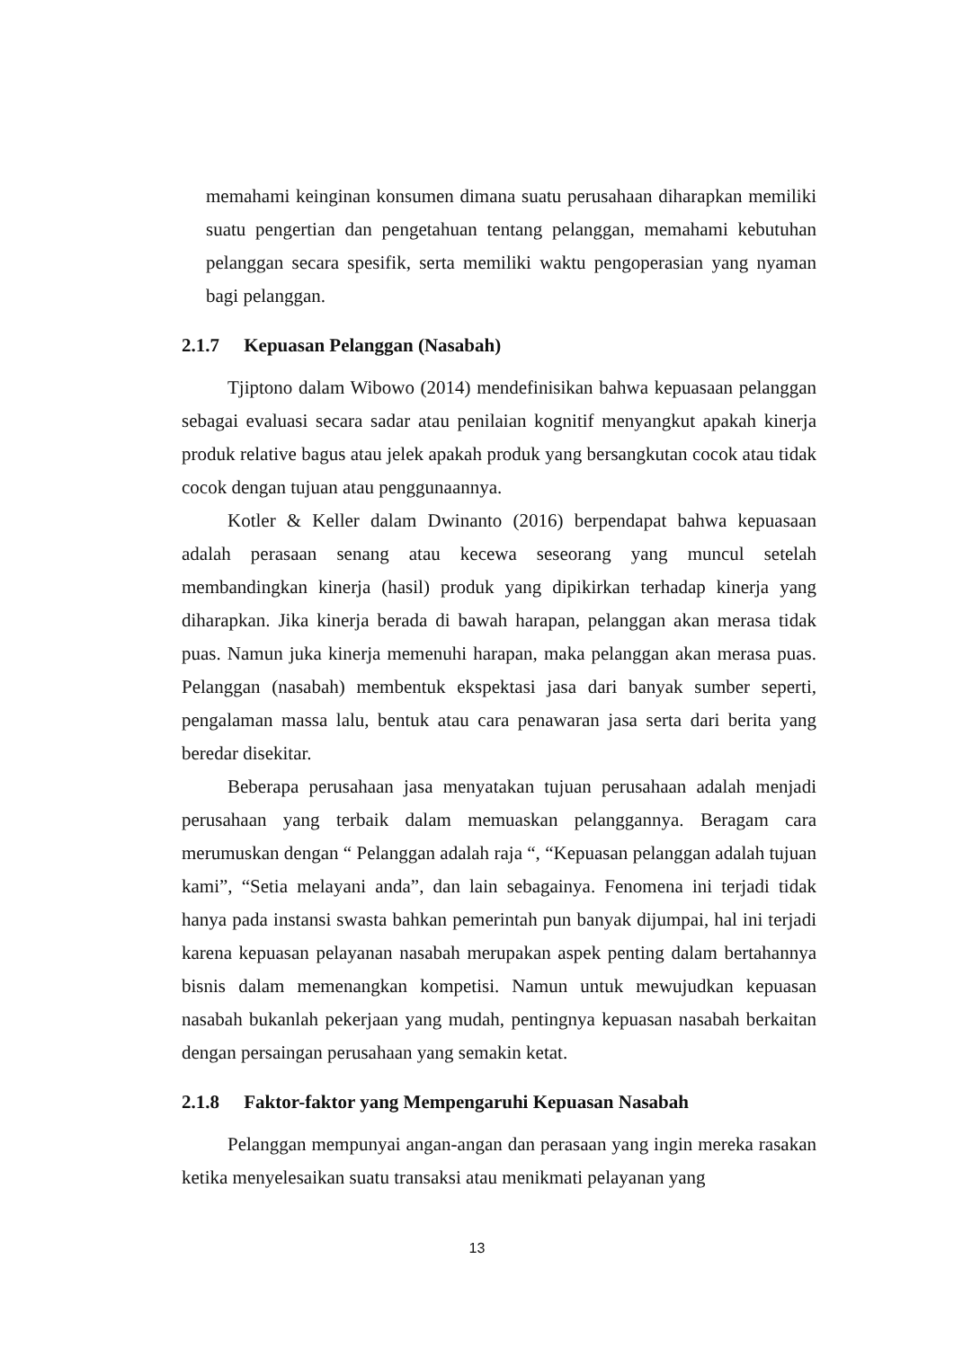memahami keinginan konsumen dimana suatu perusahaan diharapkan memiliki suatu pengertian dan pengetahuan tentang pelanggan, memahami kebutuhan pelanggan secara spesifik, serta memiliki waktu pengoperasian yang nyaman bagi pelanggan.
2.1.7 Kepuasan Pelanggan (Nasabah)
Tjiptono dalam Wibowo (2014) mendefinisikan bahwa kepuasaan pelanggan sebagai evaluasi secara sadar atau penilaian kognitif menyangkut apakah kinerja produk relative bagus atau jelek apakah produk yang bersangkutan cocok atau tidak cocok dengan tujuan atau penggunaannya.
Kotler & Keller dalam Dwinanto (2016) berpendapat bahwa kepuasaan adalah perasaan senang atau kecewa seseorang yang muncul setelah membandingkan kinerja (hasil) produk yang dipikirkan terhadap kinerja yang diharapkan. Jika kinerja berada di bawah harapan, pelanggan akan merasa tidak puas. Namun juka kinerja memenuhi harapan, maka pelanggan akan merasa puas. Pelanggan (nasabah) membentuk ekspektasi jasa dari banyak sumber seperti, pengalaman massa lalu, bentuk atau cara penawaran jasa serta dari berita yang beredar disekitar.
Beberapa perusahaan jasa menyatakan tujuan perusahaan adalah menjadi perusahaan yang terbaik dalam memuaskan pelanggannya. Beragam cara merumuskan dengan “ Pelanggan adalah raja “, “Kepuasan pelanggan adalah tujuan kami”, “Setia melayani anda”, dan lain sebagainya. Fenomena ini terjadi tidak hanya pada instansi swasta bahkan pemerintah pun banyak dijumpai, hal ini terjadi karena kepuasan pelayanan nasabah merupakan aspek penting dalam bertahannya bisnis dalam memenangkan kompetisi. Namun untuk mewujudkan kepuasan nasabah bukanlah pekerjaan yang mudah, pentingnya kepuasan nasabah berkaitan dengan persaingan perusahaan yang semakin ketat.
2.1.8 Faktor-faktor yang Mempengaruhi Kepuasan Nasabah
Pelanggan mempunyai angan-angan dan perasaan yang ingin mereka rasakan ketika menyelesaikan suatu transaksi atau menikmati pelayanan yang
13